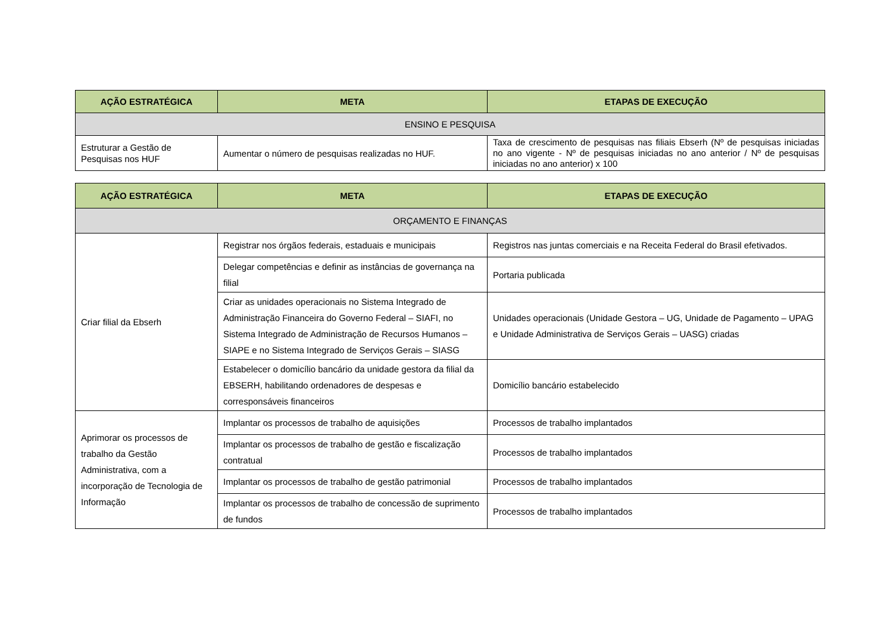| AÇÃO ESTRATÉGICA | META | ETAPAS DE EXECUÇÃO |
| --- | --- | --- |
| ENSINO E PESQUISA | | |
| Estruturar a Gestão de Pesquisas nos HUF | Aumentar o número de pesquisas realizadas no HUF. | Taxa de crescimento de pesquisas nas filiais Ebserh (Nº de pesquisas iniciadas no ano vigente - Nº de pesquisas iniciadas no ano anterior / Nº de pesquisas iniciadas no ano anterior) x 100 |
| AÇÃO ESTRATÉGICA | META | ETAPAS DE EXECUÇÃO |
| --- | --- | --- |
| ORÇAMENTO E FINANÇAS | | |
| Criar filial da Ebserh | Registrar nos órgãos federais, estaduais e municipais | Registros nas juntas comerciais e na Receita Federal do Brasil efetivados. |
| | Delegar competências e definir as instâncias de governança na filial | Portaria publicada |
| | Criar as unidades operacionais no Sistema Integrado de Administração Financeira do Governo Federal – SIAFI, no Sistema Integrado de Administração de Recursos Humanos – SIAPE e no Sistema Integrado de Serviços Gerais – SIASG | Unidades operacionais (Unidade Gestora – UG, Unidade de Pagamento – UPAG e Unidade Administrativa de Serviços Gerais – UASG) criadas |
| | Estabelecer o domicílio bancário da unidade gestora da filial da EBSERH, habilitando ordenadores de despesas e corresponsáveis financeiros | Domicílio bancário estabelecido |
| Aprimorar os processos de trabalho da Gestão Administrativa, com a incorporação de Tecnologia de Informação | Implantar os processos de trabalho de aquisições | Processos de trabalho implantados |
| | Implantar os processos de trabalho de gestão e fiscalização contratual | Processos de trabalho implantados |
| | Implantar os processos de trabalho de gestão patrimonial | Processos de trabalho implantados |
| | Implantar os processos de trabalho de concessão de suprimento de fundos | Processos de trabalho implantados |